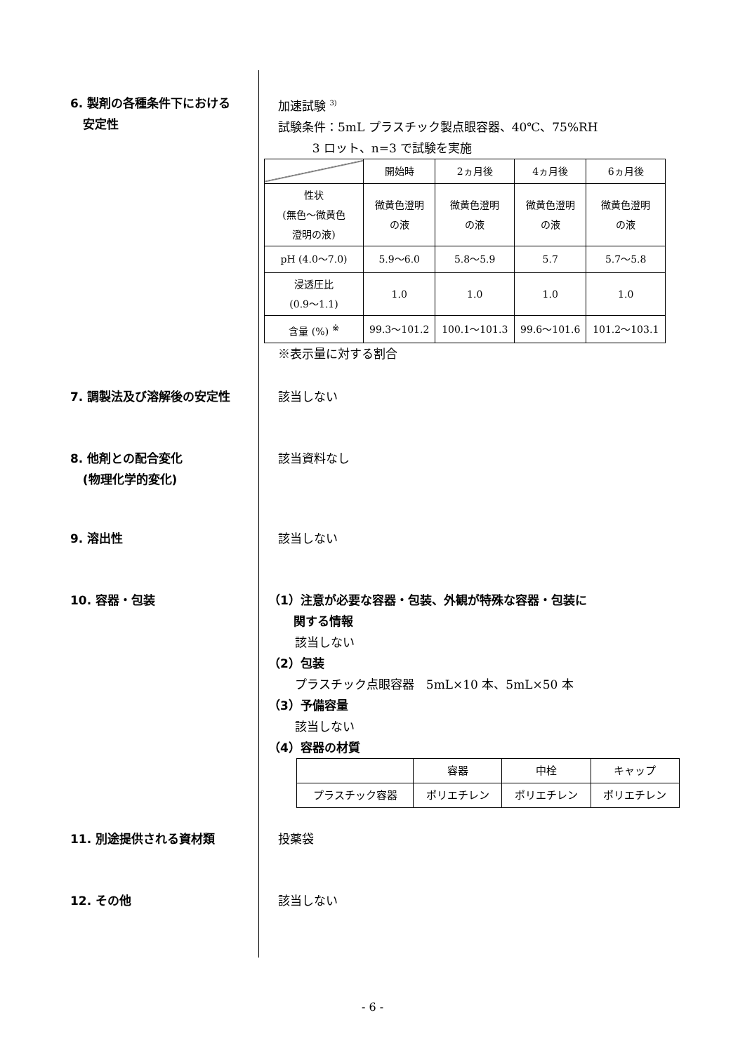6. 製剤の各種条件下における
安定性
加速試験 <sup>3)</sup>
試験条件：5mL プラスチック製点眼容器、40℃、75%RH
3 ロット、n=3 で試験を実施
| | 開始時 | 2ヵ月後 | 4ヵ月後 | 6ヵ月後 |
| --- | --- | --- | --- | --- |
| 性状 (無色～微黄色 澄明の液) | 微黄色澄明 の液 | 微黄色澄明 の液 | 微黄色澄明 の液 | 微黄色澄明 の液 |
| pH (4.0～7.0) | 5.9～6.0 | 5.8～5.9 | 5.7 | 5.7～5.8 |
| 浸透圧比 (0.9～1.1) | 1.0 | 1.0 | 1.0 | 1.0 |
| 含量 (%) <sup>※</sup> | 99.3～101.2 | 100.1～101.3 | 99.6～101.6 | 101.2～103.1 |
※表示量に対する割合
7. 調製法及び溶解後の安定性 該当しない
8. 他剤との配合変化
(物理化学的変化)
該当資料なし
9. 溶出性 該当しない
10. 容器・包装 （1）注意が必要な容器・包装、外観が特殊な容器・包装に
関する情報
該当しない
（2）包装
プラスチック点眼容器　5mL×10 本、5mL×50 本
（3）予備容量
該当しない
（4）容器の材質
| | 容器 | 中栓 | キャップ |
| --- | --- | --- | --- |
| プラスチック容器 | ポリエチレン | ポリエチレン | ポリエチレン |
11. 別途提供される資材類 投薬袋
12. その他 該当しない
- 6 -